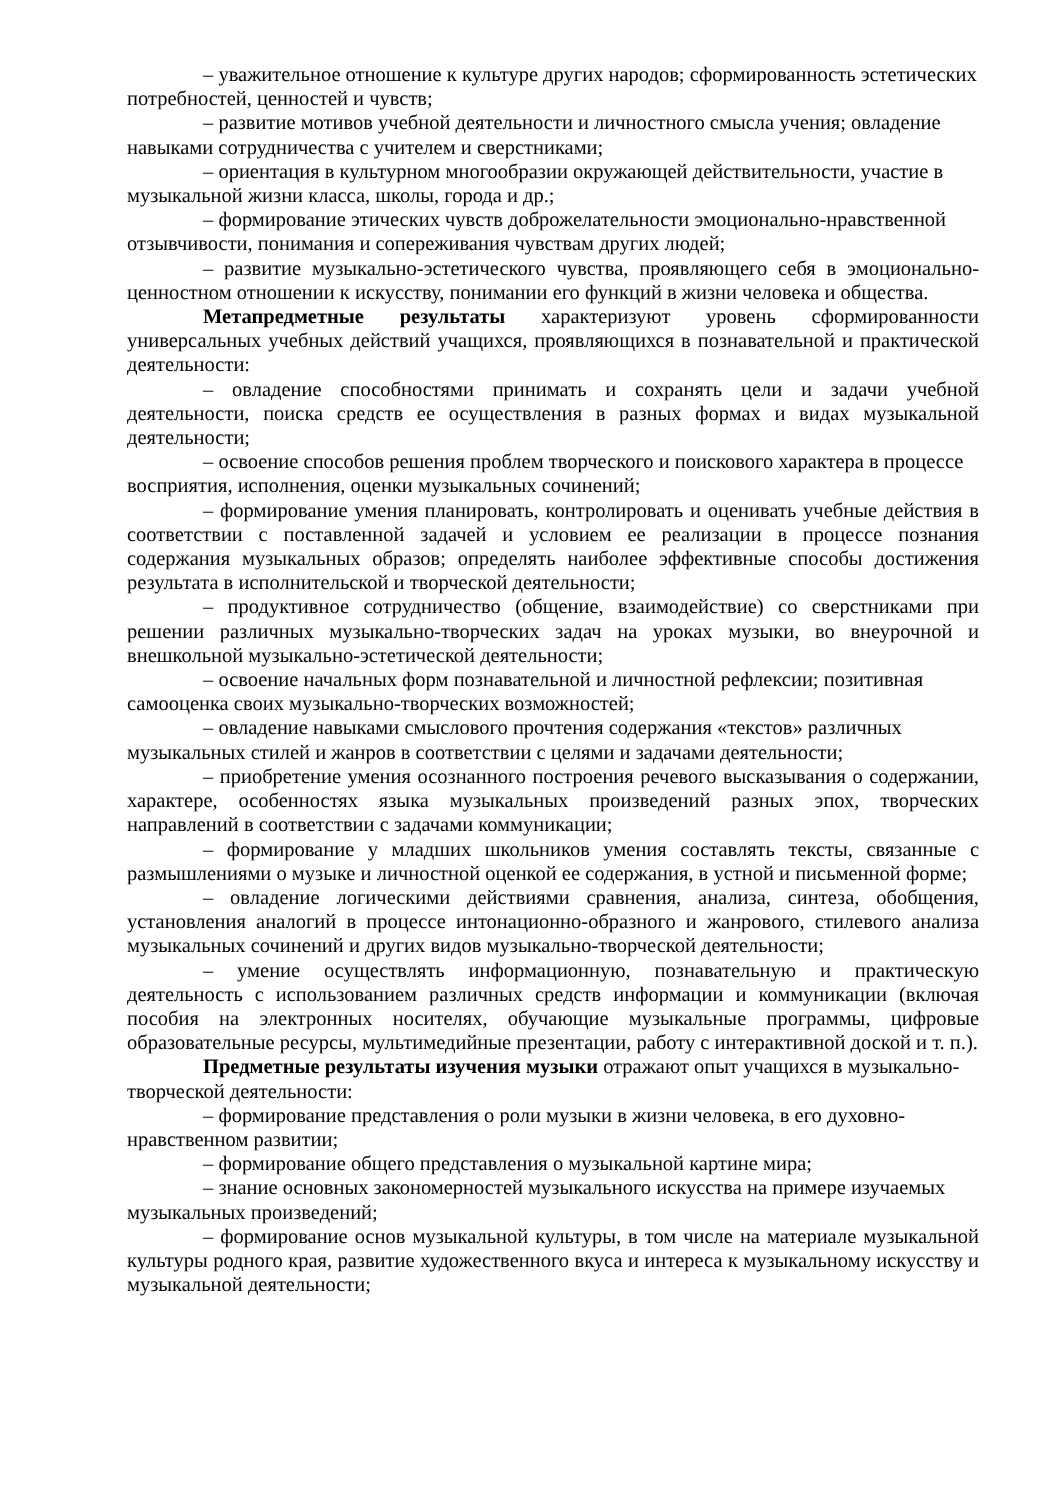– уважительное отношение к культуре других народов; сформированность эстетических потребностей, ценностей и чувств;
– развитие мотивов учебной деятельности и личностного смысла учения; овладение навыками сотрудничества с учителем и сверстниками;
– ориентация в культурном многообразии окружающей действительности, участие в музыкальной жизни класса, школы, города и др.;
– формирование этических чувств доброжелательности эмоционально-нравственной отзывчивости, понимания и сопереживания чувствам других людей;
– развитие музыкально-эстетического чувства, проявляющего себя в эмоционально-ценностном отношении к искусству, понимании его функций в жизни человека и общества.
Метапредметные результаты характеризуют уровень сформированности универсальных учебных действий учащихся, проявляющихся в познавательной и практической деятельности:
– овладение способностями принимать и сохранять цели и задачи учебной деятельности, поиска средств ее осуществления в разных формах и видах музыкальной деятельности;
– освоение способов решения проблем творческого и поискового характера в процессе восприятия, исполнения, оценки музыкальных сочинений;
– формирование умения планировать, контролировать и оценивать учебные действия в соответствии с поставленной задачей и условием ее реализации в процессе познания содержания музыкальных образов; определять наиболее эффективные способы достижения результата в исполнительской и творческой деятельности;
– продуктивное сотрудничество (общение, взаимодействие) со сверстниками при решении различных музыкально-творческих задач на уроках музыки, во внеурочной и внешкольной музыкально-эстетической деятельности;
– освоение начальных форм познавательной и личностной рефлексии; позитивная самооценка своих музыкально-творческих возможностей;
– овладение навыками смыслового прочтения содержания «текстов» различных музыкальных стилей и жанров в соответствии с целями и задачами деятельности;
– приобретение умения осознанного построения речевого высказывания о содержании, характере, особенностях языка музыкальных произведений разных эпох, творческих направлений в соответствии с задачами коммуникации;
– формирование у младших школьников умения составлять тексты, связанные с размышлениями о музыке и личностной оценкой ее содержания, в устной и письменной форме;
– овладение логическими действиями сравнения, анализа, синтеза, обобщения, установления аналогий в процессе интонационно-образного и жанрового, стилевого анализа музыкальных сочинений и других видов музыкально-творческой деятельности;
– умение осуществлять информационную, познавательную и практическую деятельность с использованием различных средств информации и коммуникации (включая пособия на электронных носителях, обучающие музыкальные программы, цифровые образовательные ресурсы, мультимедийные презентации, работу с интерактивной доской и т. п.).
Предметные результаты изучения музыки отражают опыт учащихся в музыкально-творческой деятельности:
– формирование представления о роли музыки в жизни человека, в его духовно-нравственном развитии;
– формирование общего представления о музыкальной картине мира;
– знание основных закономерностей музыкального искусства на примере изучаемых музыкальных произведений;
– формирование основ музыкальной культуры, в том числе на материале музыкальной культуры родного края, развитие художественного вкуса и интереса к музыкальному искусству и музыкальной деятельности;